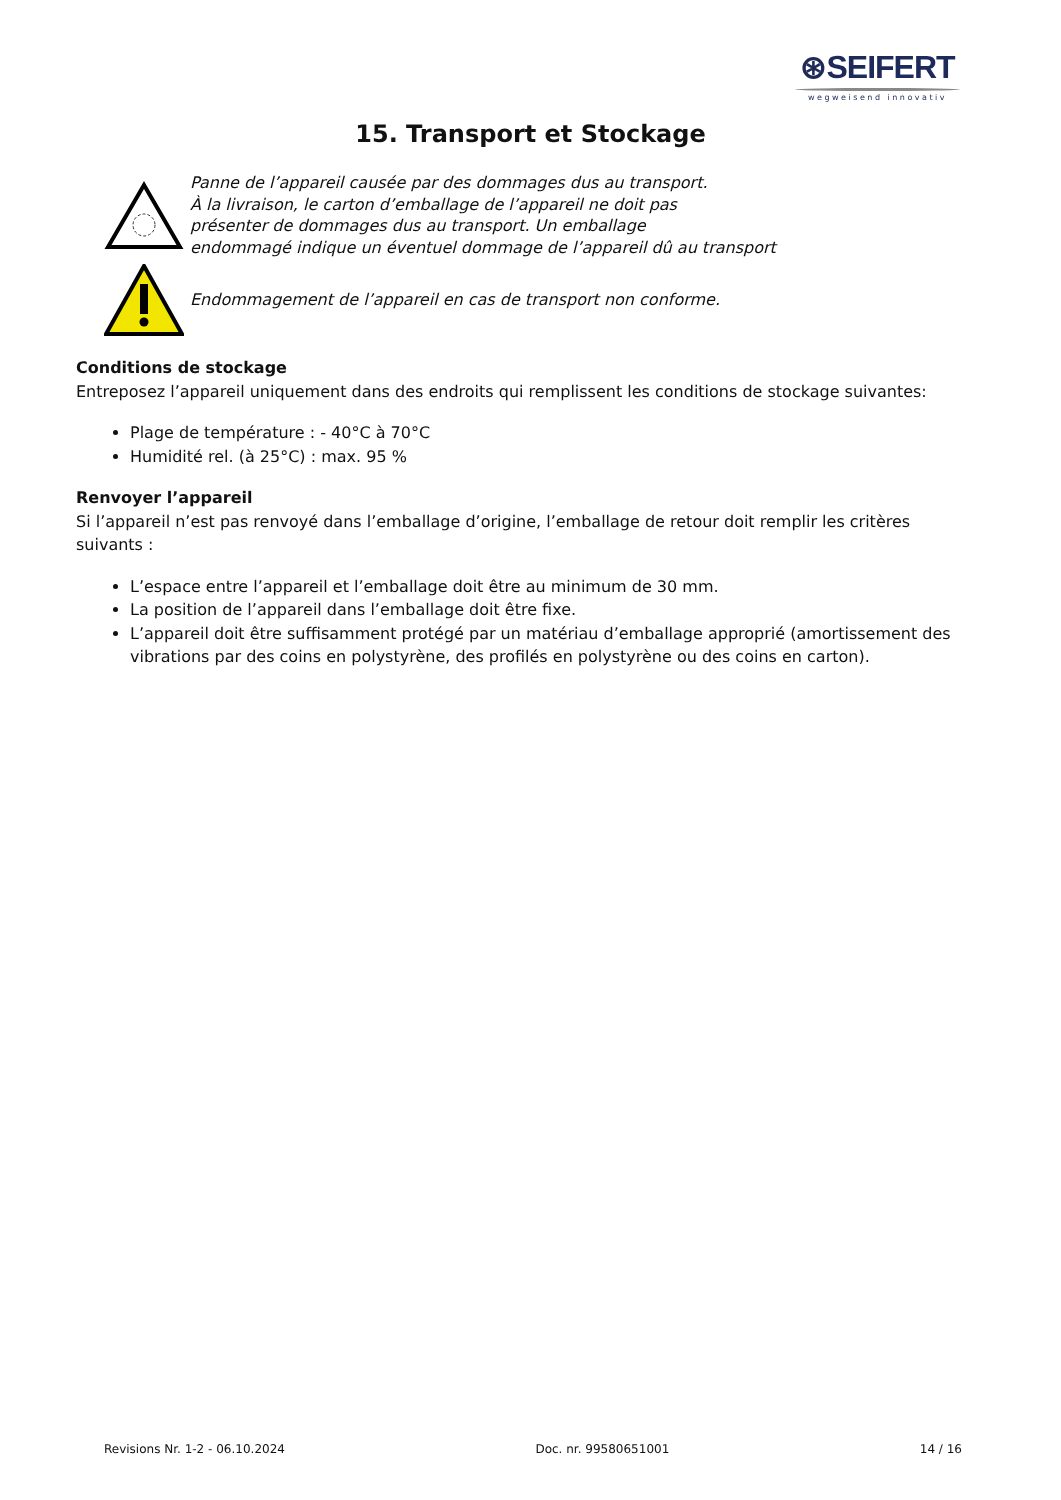⊛SEIFERT
wegweisend innovativ
15. Transport et Stockage
Panne de l’appareil causée par des dommages dus au transport.
À la livraison, le carton d’emballage de l’appareil ne doit pas
présenter de dommages dus au transport. Un emballage
endommagé indique un éventuel dommage de l’appareil dû au transport
Endommagement de l’appareil en cas de transport non conforme.
Conditions de stockage
Entreposez l’appareil uniquement dans des endroits qui remplissent les conditions de stockage suivantes:
Plage de température : - 40°C à 70°C
Humidité rel. (à 25°C) : max. 95 %
Renvoyer l’appareil
Si l’appareil n’est pas renvoyé dans l’emballage d’origine, l’emballage de retour doit remplir les critères suivants :
L’espace entre l’appareil et l’emballage doit être au minimum de 30 mm.
La position de l’appareil dans l’emballage doit être fixe.
L’appareil doit être suffisamment protégé par un matériau d’emballage approprié (amortissement des vibrations par des coins en polystyrène, des profilés en polystyrène ou des coins en carton).
Revisions Nr. 1-2 - 06.10.2024 Doc. nr. 99580651001 14 / 16